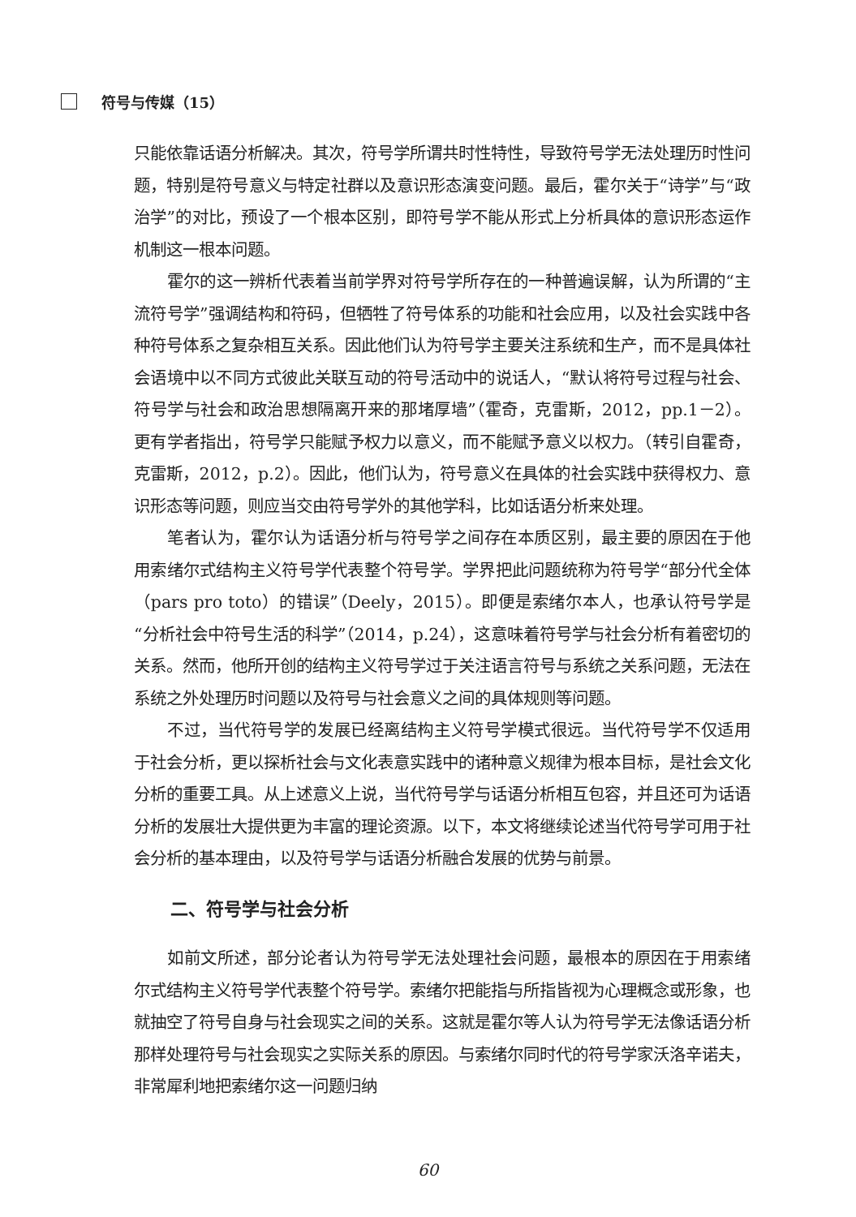符号与传媒（15）
只能依靠话语分析解决。其次，符号学所谓共时性特性，导致符号学无法处理历时性问题，特别是符号意义与特定社群以及意识形态演变问题。最后，霍尔关于“诗学”与“政治学”的对比，预设了一个根本区别，即符号学不能从形式上分析具体的意识形态运作机制这一根本问题。
霍尔的这一辨析代表着当前学界对符号学所存在的一种普遍误解，认为所谓的“主流符号学”强调结构和符码，但牺牲了符号体系的功能和社会应用，以及社会实践中各种符号体系之复杂相互关系。因此他们认为符号学主要关注系统和生产，而不是具体社会语境中以不同方式彼此关联互动的符号活动中的说话人，“默认将符号过程与社会、符号学与社会和政治思想隔离开来的那堵厚墙”（霍奇，克雷斯，2012，pp.1－2）。更有学者指出，符号学只能赋予权力以意义，而不能赋予意义以权力。（转引自霍奇，克雷斯，2012，p.2）。因此，他们认为，符号意义在具体的社会实践中获得权力、意识形态等问题，则应当交由符号学外的其他学科，比如话语分析来处理。
笔者认为，霍尔认为话语分析与符号学之间存在本质区别，最主要的原因在于他用索绪尔式结构主义符号学代表整个符号学。学界把此问题统称为符号学“部分代全体（pars pro toto）的错误”（Deely，2015）。即便是索绪尔本人，也承认符号学是“分析社会中符号生活的科学”（2014，p.24），这意味着符号学与社会分析有着密切的关系。然而，他所开创的结构主义符号学过于关注语言符号与系统之关系问题，无法在系统之外处理历时问题以及符号与社会意义之间的具体规则等问题。
不过，当代符号学的发展已经离结构主义符号学模式很远。当代符号学不仅适用于社会分析，更以探析社会与文化表意实践中的诸种意义规律为根本目标，是社会文化分析的重要工具。从上述意义上说，当代符号学与话语分析相互包容，并且还可为话语分析的发展壮大提供更为丰富的理论资源。以下，本文将继续论述当代符号学可用于社会分析的基本理由，以及符号学与话语分析融合发展的优势与前景。
二、符号学与社会分析
如前文所述，部分论者认为符号学无法处理社会问题，最根本的原因在于用索绪尔式结构主义符号学代表整个符号学。索绪尔把能指与所指皆视为心理概念或形象，也就抽空了符号自身与社会现实之间的关系。这就是霍尔等人认为符号学无法像话语分析那样处理符号与社会现实之实际关系的原因。与索绪尔同时代的符号学家沃洛辛诺夫，非常犀利地把索绪尔这一问题归纳
60